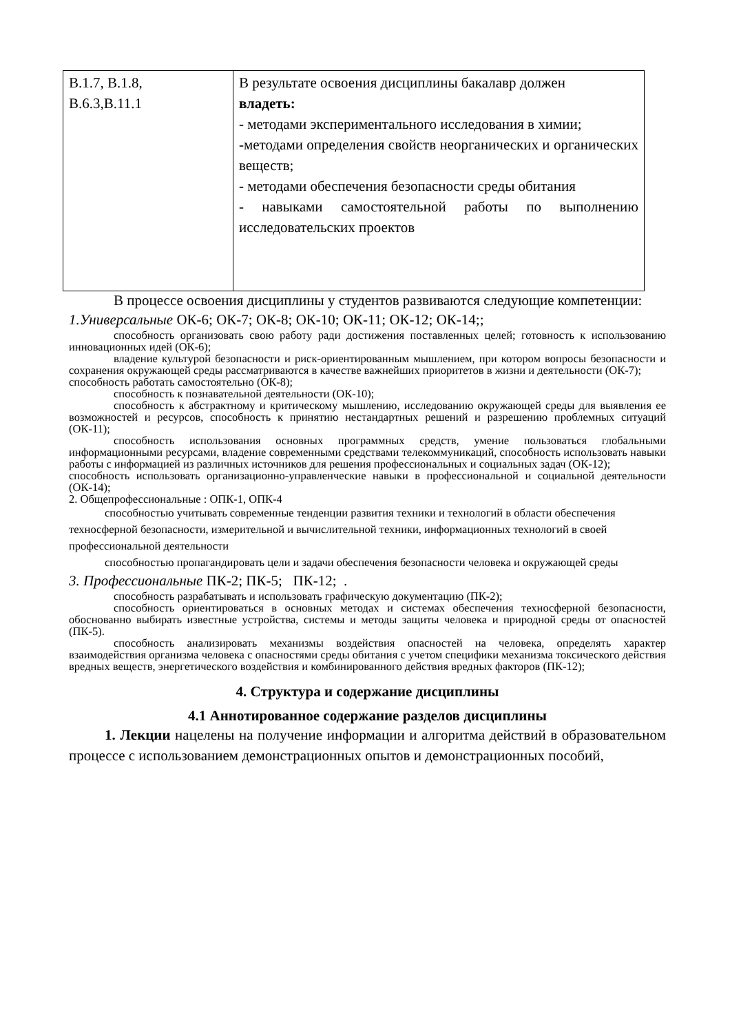| В.1.7, В.1.8, В.6.3,В.11.1 | В результате освоения дисциплины бакалавр должен владеть: - методами экспериментального исследования в химии; -методами определения свойств неорганических и органических веществ; - методами обеспечения безопасности среды обитания - навыками самостоятельной работы по выполнению исследовательских проектов |
В процессе освоения дисциплины у студентов развиваются следующие компетенции:
1.Универсальные ОК-6; ОК-7; ОК-8; ОК-10; ОК-11; ОК-12; ОК-14;;
способность организовать свою работу ради достижения поставленных целей; готовность к использованию инновационных идей (ОК-6);
владение культурой безопасности и риск-ориентированным мышлением, при котором вопросы безопасности и сохранения окружающей среды рассматриваются в качестве важнейших приоритетов в жизни и деятельности (ОК-7);
способность работать самостоятельно (ОК-8);
способность к познавательной деятельности (ОК-10);
способность к абстрактному и критическому мышлению, исследованию окружающей среды для выявления ее возможностей и ресурсов, способность к принятию нестандартных решений и разрешению проблемных ситуаций (ОК-11);
способность использования основных программных средств, умение пользоваться глобальными информационными ресурсами, владение современными средствами телекоммуникаций, способность использовать навыки работы с информацией из различных источников для решения профессиональных и социальных задач (ОК-12);
способность использовать организационно-управленческие навыки в профессиональной и социальной деятельности (ОК-14);
2. Общепрофессиональные : ОПК-1, ОПК-4
способностью учитывать современные тенденции развития техники и технологий в области обеспечения техносферной безопасности, измерительной и вычислительной техники, информационных технологий в своей профессиональной деятельности
способностью пропагандировать цели и задачи обеспечения безопасности человека и окружающей среды
3. Профессиональные ПК-2; ПК-5; ПК-12; .
способность разрабатывать и использовать графическую документацию (ПК-2);
способность ориентироваться в основных методах и системах обеспечения техносферной безопасности, обоснованно выбирать известные устройства, системы и методы защиты человека и природной среды от опасностей (ПК-5).
способность анализировать механизмы воздействия опасностей на человека, определять характер взаимодействия организма человека с опасностями среды обитания с учетом специфики механизма токсического действия вредных веществ, энергетического воздействия и комбинированного действия вредных факторов (ПК-12);
4. Структура и содержание дисциплины
4.1 Аннотированное содержание разделов дисциплины
1. Лекции нацелены на получение информации и алгоритма действий в образовательном процессе с использованием демонстрационных опытов и демонстрационных пособий,